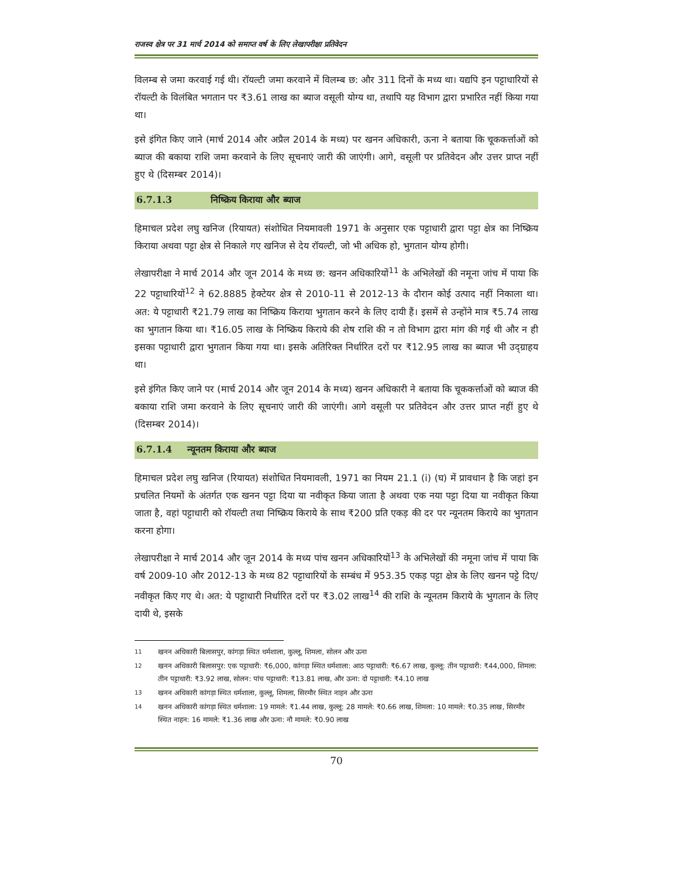राजस्व क्षेत्र पर 31 मार्च 2014 को समाप्त वर्ष के लिए लेखापरीक्षा प्रतिवेदन
विलम्ब से जमा करवाई गई थी। रॉयल्टी जमा करवाने में विलम्ब छ: और 311 दिनों के मध्य था। यद्यपि इन पट्टाधारियों से रॉयल्टी के विलंबित भगतान पर ₹3.61 लाख का ब्याज वसूली योग्य था, तथापि यह विभाग द्वारा प्रभारित नहीं किया गया था।
इसे इंगित किए जाने (मार्च 2014 और अप्रैल 2014 के मध्य) पर खनन अधिकारी, ऊना ने बताया कि चूककर्त्ताओं को ब्याज की बकाया राशि जमा करवाने के लिए सूचनाएं जारी की जाएंगी। आगे, वसूली पर प्रतिवेदन और उत्तर प्राप्त नहीं हुए थे (दिसम्बर 2014)।
6.7.1.3 निष्क्रिय किराया और ब्याज
हिमाचल प्रदेश लघु खनिज (रियायत) संशोधित नियमावली 1971 के अनुसार एक पट्टाधारी द्वारा पट्टा क्षेत्र का निष्क्रिय किराया अथवा पट्टा क्षेत्र से निकाले गए खनिज से देय रॉयल्टी, जो भी अधिक हो, भुगतान योग्य होगी।
लेखापरीक्षा ने मार्च 2014 और जून 2014 के मध्य छ: खनन अधिकारियों<sup>11</sup> के अभिलेखों की नमूना जांच में पाया कि 22 पट्टाधारियों<sup>12</sup> ने 62.8885 हेक्टेयर क्षेत्र से 2010-11 से 2012-13 के दौरान कोई उत्पाद नहीं निकाला था। अत: ये पट्टाधारी ₹21.79 लाख का निष्क्रिय किराया भुगतान करने के लिए दायी हैं। इसमें से उन्होंने मात्र ₹5.74 लाख का भुगतान किया था। ₹16.05 लाख के निष्क्रिय किराये की शेष राशि की न तो विभाग द्वारा मांग की गई थी और न ही इसका पट्टाधारी द्वारा भुगतान किया गया था। इसके अतिरिक्त निर्धारित दरों पर ₹12.95 लाख का ब्याज भी उद्ग्राहय था।
इसे इंगित किए जाने पर (मार्च 2014 और जून 2014 के मध्य) खनन अधिकारी ने बताया कि चूककर्त्ताओं को ब्याज की बकाया राशि जमा करवाने के लिए सूचनाएं जारी की जाएंगी। आगे वसूली पर प्रतिवेदन और उत्तर प्राप्त नहीं हुए थे (दिसम्बर 2014)।
6.7.1.4 न्यूनतम किराया और ब्याज
हिमाचल प्रदेश लघु खनिज (रियायत) संशोधित नियमावली, 1971 का नियम 21.1 (i) (घ) में प्रावधान है कि जहां इन प्रचलित नियमों के अंतर्गत एक खनन पट्टा दिया या नवीकृत किया जाता है अथवा एक नया पट्टा दिया या नवीकृत किया जाता है, वहां पट्टाधारी को रॉयल्टी तथा निष्क्रिय किराये के साथ ₹200 प्रति एकड़ की दर पर न्यूनतम किराये का भुगतान करना होगा।
लेखापरीक्षा ने मार्च 2014 और जून 2014 के मध्य पांच खनन अधिकारियों<sup>13</sup> के अभिलेखों की नमूना जांच में पाया कि वर्ष 2009-10 और 2012-13 के मध्य 82 पट्टाधारियों के सम्बंध में 953.35 एकड़ पट्टा क्षेत्र के लिए खनन पट्टे दिए/ नवीकृत किए गए थे। अत: ये पट्टाधारी निर्धारित दरों पर ₹3.02 लाख<sup>14</sup> की राशि के न्यूनतम किराये के भुगतान के लिए दायी थे, इसके
<sup>11</sup> खनन अधिकारी बिलासपुर, कांगड़ा स्थित धर्मशाला, कुल्लू, शिमला, सोलन और ऊना
<sup>12</sup> खनन अधिकारी बिलासपुर: एक पट्टाधारी: ₹6,000, कांगड़ा स्थित धर्मशाला: आठ पट्टाधारी: ₹6.67 लाख, कुल्लू: तीन पट्टाधारी: ₹44,000, शिमला: तीन पट्टाधारी: ₹3.92 लाख, सोलन: पांच पट्टाधारी: ₹13.81 लाख, और ऊना: दो पट्टाधारी: ₹4.10 लाख
<sup>13</sup> खनन अधिकारी कांगड़ा स्थित धर्मशाला, कुल्लू, शिमला, सिरमौर स्थित नाहन और ऊना
<sup>14</sup> खनन अधिकारी कांगड़ा स्थित धर्मशाला: 19 मामले: ₹1.44 लाख, कुल्लू: 28 मामले: ₹0.66 लाख, शिमला: 10 मामले: ₹0.35 लाख, सिरमौर स्थित नाहन: 16 मामले: ₹1.36 लाख और ऊना: नौ मामले: ₹0.90 लाख
70